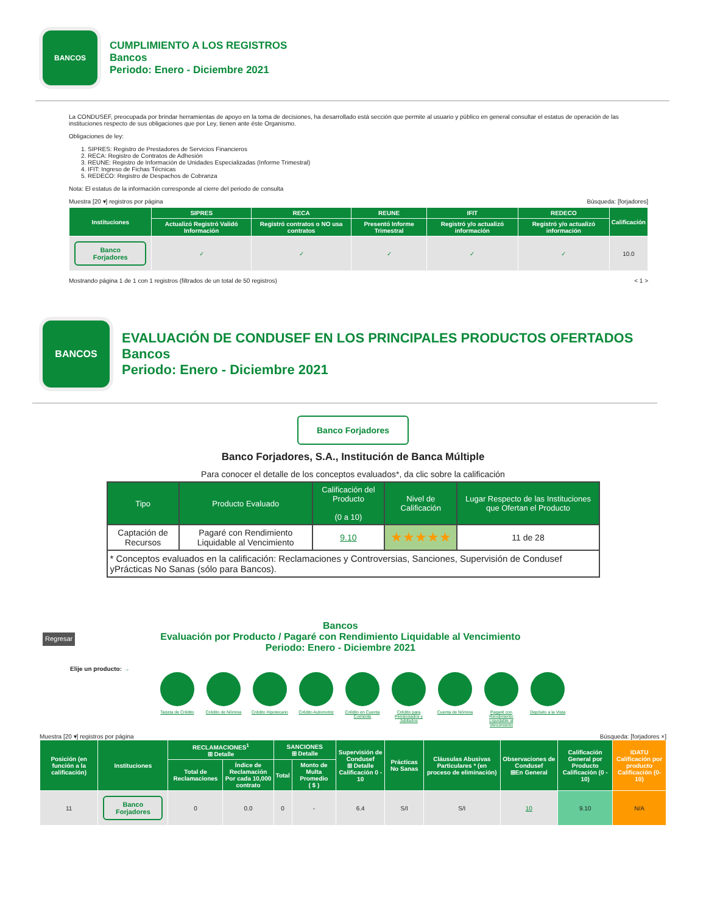BANCOS
CUMPLIMIENTO A LOS REGISTROS
Bancos
Periodo: Enero - Diciembre 2021
La CONDUSEF, preocupada por brindar herramientas de apoyo en la toma de decisiones, ha desarrollado está sección que permite al usuario y público en general consultar el estatus de operación de las instituciones respecto de sus obligaciones que por Ley, tienen ante éste Organismo.
Obligaciones de ley:
1. SIPRES: Registro de Prestadores de Servicios Financieros
2. RECA: Registro de Contratos de Adhesión
3. REUNE: Registro de Información de Unidades Especializadas (Informe Trimestral)
4. IFIT: Ingreso de Fichas Técnicas
5. REDECO: Registro de Despachos de Cobranza
Nota: El estatus de la información corresponde al cierre del periodo de consulta
Muestra [20 ▾] registros por página Búsqueda: [forjadores]
| Instituciones | SIPRES | RECA | REUNE | IFIT | REDECO | Calificación |
| --- | --- | --- | --- | --- | --- | --- |
| | Actualizó Registró Validó Información | Registró contratos o NO usa contratos | Presentó Informe Trimestral | Registró y/o actualizó información | Registró y/o actualizó información | |
| Banco Forjadores | ✓ | ✓ | ✓ | ✓ | ✓ | 10.0 |
Mostrando página 1 de 1 con 1 registros (filtrados de un total de 50 registros) < 1 >
BANCOS
EVALUACIÓN DE CONDUSEF EN LOS PRINCIPALES PRODUCTOS OFERTADOS
Bancos
Periodo: Enero - Diciembre 2021
Banco Forjadores
Banco Forjadores, S.A., Institución de Banca Múltiple
Para conocer el detalle de los conceptos evaluados*, da clic sobre la calificación
| Tipo | Producto Evaluado | Calificación del Producto (0 a 10) | Nivel de Calificación | Lugar Respecto de las Instituciones que Ofertan el Producto |
| --- | --- | --- | --- | --- |
| Captación de Recursos | Pagaré con Rendimiento Liquidable al Vencimiento | 9.10 | ★★★★★ | 11 de 28 |
| * Conceptos evaluados en la calificación: Reclamaciones y Controversias, Sanciones, Supervisión de Condusef yPrácticas No Sanas (sólo para Bancos). | | | | |
Regresar
Bancos
Evaluación por Producto / Pagaré con Rendimiento Liquidable al Vencimiento
Periodo: Enero - Diciembre 2021
Elije un producto: →
Tarjeta de Crédito
Crédito de Nómina
Crédito Hipotecario
Crédito Automotriz
Crédito en Cuenta Corriente
Crédito para Pensionados y Jubilados
Cuenta de Nómina
Pagaré con Rendimiento Liquidable al Vencimiento
Depósito a la Vista
Muestra [20 ▾] registros por página Búsqueda: [forjadores ×]
| Posición (en función a la calificación) | Instituciones | RECLAMACIONES<sup>1</sup> ⊞ Detalle | | SANCIONES ⊞ Detalle | | Supervisión de Condusef ⊞ Detalle Calificación 0 - 10 | Prácticas No Sanas | Cláusulas Abusivas Particulares * (en proceso de eliminación) | Observaciones de Condusef ⊞En General | Calificación General por Producto Calificación (0 - 10) | IDATU Calificación por producto Calificación (0-10) |
| --- | --- | --- | --- | --- | --- | --- | --- | --- | --- | --- | --- |
| | | Total de Reclamaciones | Índice de Reclamación Por cada 10,000 contrato | Total | Monto de Multa Promedio ( $ ) | | | | | | |
| 11 | Banco Forjadores | 0 | 0.0 | 0 | - | 6.4 | S/I | S/I | 10 | 9.10 | N/A |